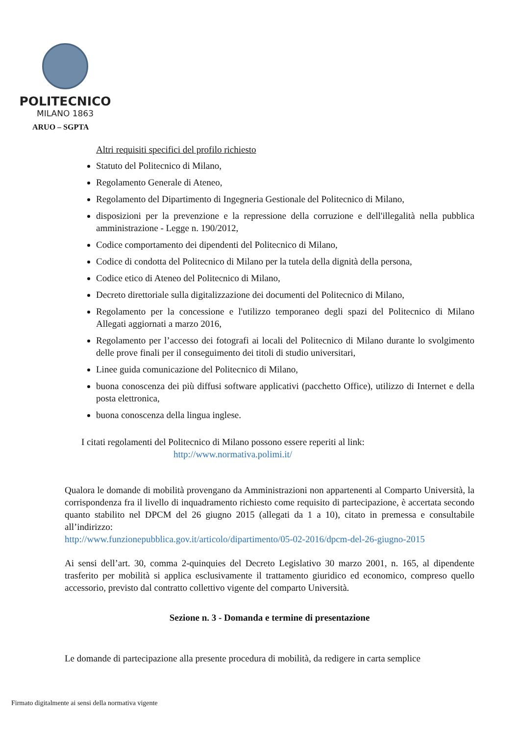POLITECNICO
MILANO 1863
ARUO – SGPTA
Altri requisiti specifici del profilo richiesto
Statuto del Politecnico di Milano,
Regolamento Generale di Ateneo,
Regolamento del Dipartimento di Ingegneria Gestionale del Politecnico di Milano,
disposizioni per la prevenzione e la repressione della corruzione e dell'illegalità nella pubblica amministrazione - Legge n. 190/2012,
Codice comportamento dei dipendenti del Politecnico di Milano,
Codice di condotta del Politecnico di Milano per la tutela della dignità della persona,
Codice etico di Ateneo del Politecnico di Milano,
Decreto direttoriale sulla digitalizzazione dei documenti del Politecnico di Milano,
Regolamento per la concessione e l'utilizzo temporaneo degli spazi del Politecnico di Milano Allegati aggiornati a marzo 2016,
Regolamento per l’accesso dei fotografi ai locali del Politecnico di Milano durante lo svolgimento delle prove finali per il conseguimento dei titoli di studio universitari,
Linee guida comunicazione del Politecnico di Milano,
buona conoscenza dei più diffusi software applicativi (pacchetto Office), utilizzo di Internet e della posta elettronica,
buona conoscenza della lingua inglese.
I citati regolamenti del Politecnico di Milano possono essere reperiti al link:
http://www.normativa.polimi.it/
Qualora le domande di mobilità provengano da Amministrazioni non appartenenti al Comparto Università, la corrispondenza fra il livello di inquadramento richiesto come requisito di partecipazione, è accertata secondo quanto stabilito nel DPCM del 26 giugno 2015 (allegati da 1 a 10), citato in premessa e consultabile all’indirizzo:
http://www.funzionepubblica.gov.it/articolo/dipartimento/05-02-2016/dpcm-del-26-giugno-2015
Ai sensi dell’art. 30, comma 2-quinquies del Decreto Legislativo 30 marzo 2001, n. 165, al dipendente trasferito per mobilità si applica esclusivamente il trattamento giuridico ed economico, compreso quello accessorio, previsto dal contratto collettivo vigente del comparto Università.
Sezione n. 3 - Domanda e termine di presentazione
Le domande di partecipazione alla presente procedura di mobilità, da redigere in carta semplice
Firmato digitalmente ai sensi della normativa vigente